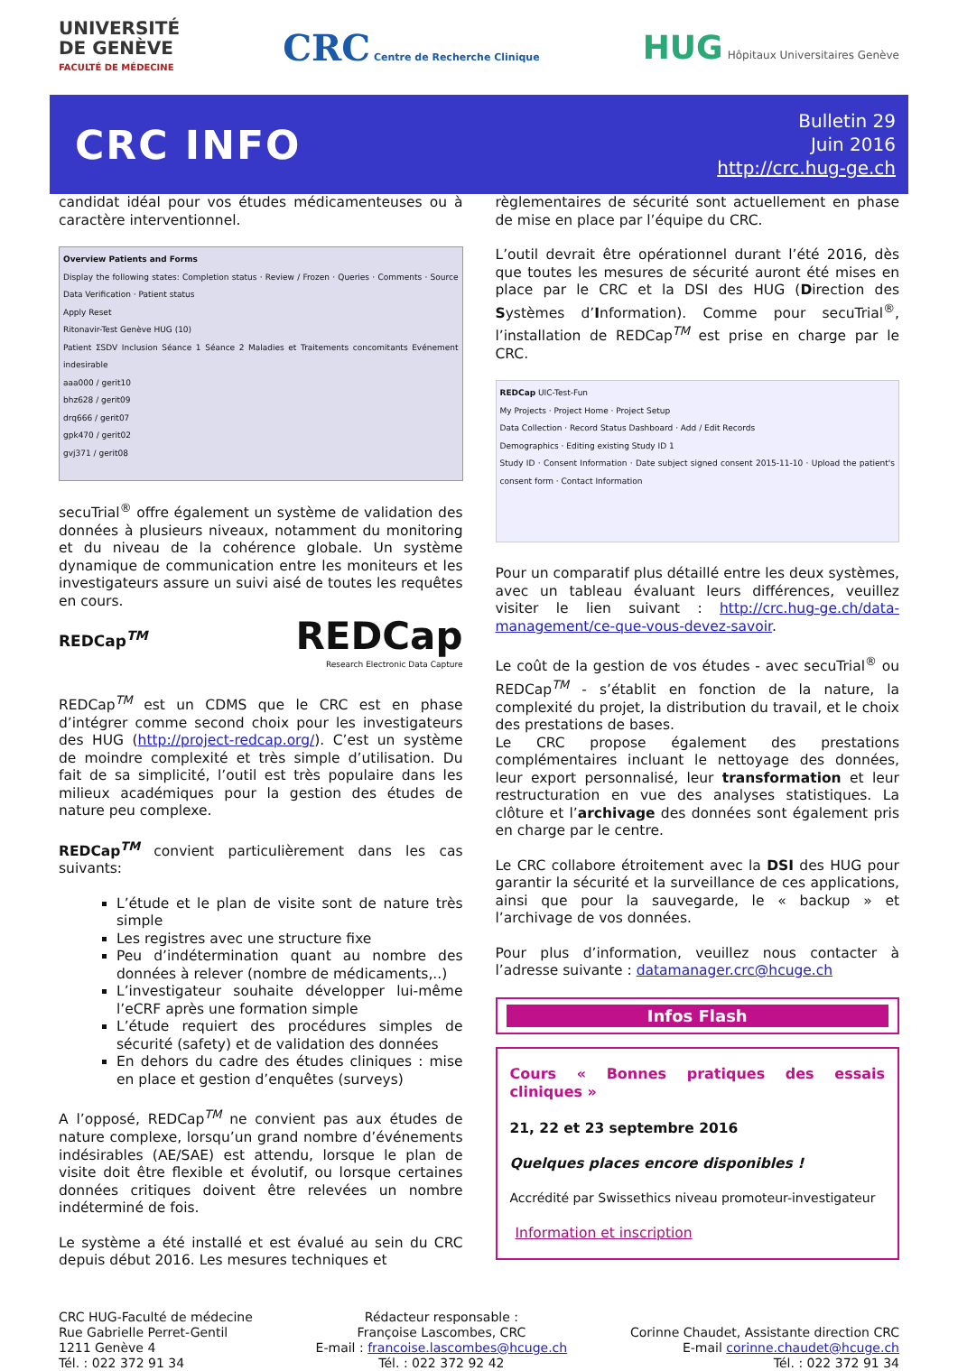UNIVERSITÉ
DE GENÈVE
FACULTÉ DE MÉDECINE
CRC Centre de Recherche Clinique
HUG Hôpitaux Universitaires Genève
CRC INFO
Bulletin 29
Juin 2016
http://crc.hug-ge.ch
candidat idéal pour vos études médicamenteuses ou à caractère interventionnel.
Overview Patients and Forms
Display the following states: Completion status · Review / Frozen · Queries · Comments · Source Data Verification · Patient status
Apply Reset
Ritonavir-Test Genève HUG (10)
Patient ΣSDV Inclusion Séance 1 Séance 2 Maladies et Traitements concomitants Evénement indesirable
aaa000 / gerit10
bhz628 / gerit09
drq666 / gerit07
gpk470 / gerit02
gvj371 / gerit08
secuTrial<sup>®</sup> offre également un système de validation des données à plusieurs niveaux, notamment du monitoring et du niveau de la cohérence globale. Un système dynamique de communication entre les moniteurs et les investigateurs assure un suivi aisé de toutes les requêtes en cours.
REDCap<sup>TM</sup>
REDCap
Research Electronic Data Capture
REDCap<sup>TM</sup> est un CDMS que le CRC est en phase d’intégrer comme second choix pour les investigateurs des HUG (http://project-redcap.org/). C’est un système de moindre complexité et très simple d’utilisation. Du fait de sa simplicité, l’outil est très populaire dans les milieux académiques pour la gestion des études de nature peu complexe.
REDCap<sup>TM</sup> convient particulièrement dans les cas suivants:
L’étude et le plan de visite sont de nature très simple
Les registres avec une structure fixe
Peu d’indétermination quant au nombre des données à relever (nombre de médicaments,..)
L’investigateur souhaite développer lui-même l’eCRF après une formation simple
L’étude requiert des procédures simples de sécurité (safety) et de validation des données
En dehors du cadre des études cliniques : mise en place et gestion d’enquêtes (surveys)
A l’opposé, REDCap<sup>TM</sup> ne convient pas aux études de nature complexe, lorsqu’un grand nombre d’événements indésirables (AE/SAE) est attendu, lorsque le plan de visite doit être flexible et évolutif, ou lorsque certaines données critiques doivent être relevées un nombre indéterminé de fois.
Le système a été installé et est évalué au sein du CRC depuis début 2016. Les mesures techniques et
règlementaires de sécurité sont actuellement en phase de mise en place par l’équipe du CRC.
L’outil devrait être opérationnel durant l’été 2016, dès que toutes les mesures de sécurité auront été mises en place par le CRC et la DSI des HUG (Direction des Systèmes d’Information). Comme pour secuTrial<sup>®</sup>, l’installation de REDCap<sup>TM</sup> est prise en charge par le CRC.
REDCap UIC-Test-Fun
My Projects · Project Home · Project Setup
Data Collection · Record Status Dashboard · Add / Edit Records
Demographics · Editing existing Study ID 1
Study ID · Consent Information · Date subject signed consent 2015-11-10 · Upload the patient's consent form · Contact Information
Pour un comparatif plus détaillé entre les deux systèmes, avec un tableau évaluant leurs différences, veuillez visiter le lien suivant : http://crc.hug-ge.ch/data-management/ce-que-vous-devez-savoir.
Le coût de la gestion de vos études - avec secuTrial<sup>®</sup> ou REDCap<sup>TM</sup> - s’établit en fonction de la nature, la complexité du projet, la distribution du travail, et le choix des prestations de bases.
Le CRC propose également des prestations complémentaires incluant le nettoyage des données, leur export personnalisé, leur transformation et leur restructuration en vue des analyses statistiques. La clôture et l’archivage des données sont également pris en charge par le centre.
Le CRC collabore étroitement avec la DSI des HUG pour garantir la sécurité et la surveillance de ces applications, ainsi que pour la sauvegarde, le « backup » et l’archivage de vos données.
Pour plus d’information, veuillez nous contacter à l’adresse suivante : datamanager.crc@hcuge.ch
Infos Flash
Cours « Bonnes pratiques des essais cliniques »
21, 22 et 23 septembre 2016
Quelques places encore disponibles !
Accrédité par Swissethics niveau promoteur-investigateur
Information et inscription
CRC HUG-Faculté de médecine
Rue Gabrielle Perret-Gentil
1211 Genève 4
Tél. : 022 372 91 34
Rédacteur responsable :
Françoise Lascombes, CRC
E-mail : francoise.lascombes@hcuge.ch
Tél. : 022 372 92 42
Corinne Chaudet, Assistante direction CRC
E-mail corinne.chaudet@hcuge.ch
Tél. : 022 372 91 34